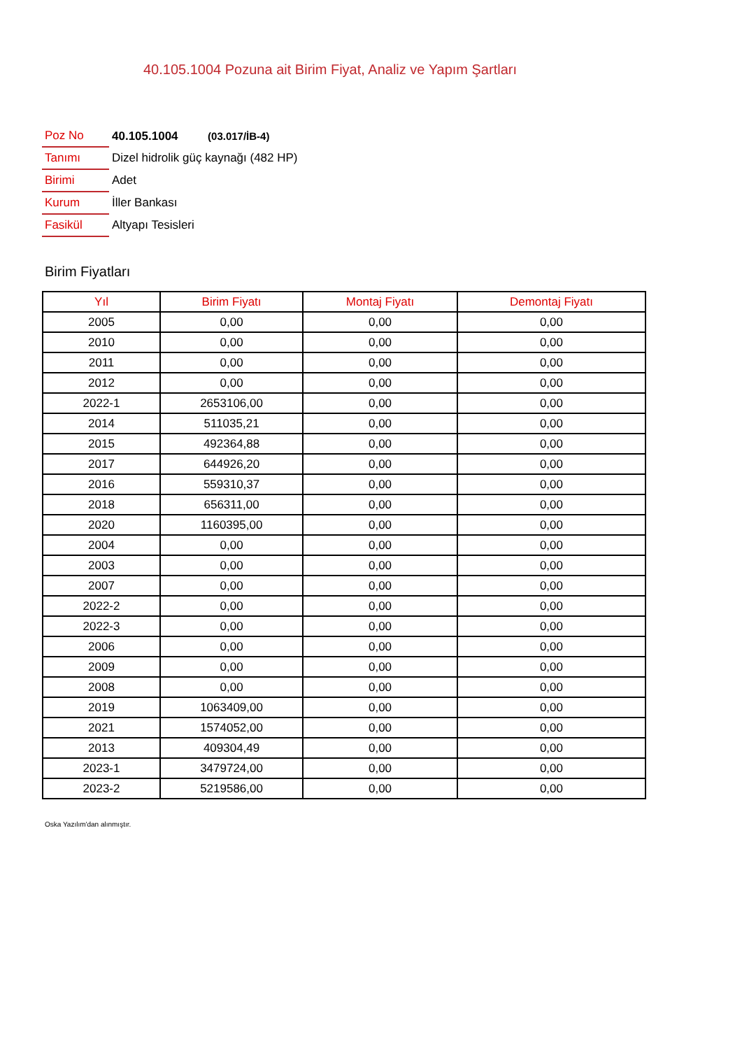40.105.1004 Pozuna ait Birim Fiyat, Analiz ve Yapım Şartları
| Poz No | 40.105.1004 (03.017/İB-4) |
| Tanımı | Dizel hidrolik güç kaynağı (482 HP) |
| Birimi | Adet |
| Kurum | İller Bankası |
| Fasikül | Altyapı Tesisleri |
Birim Fiyatları
| Yıl | Birim Fiyatı | Montaj Fiyatı | Demontaj Fiyatı |
| --- | --- | --- | --- |
| 2005 | 0,00 | 0,00 | 0,00 |
| 2010 | 0,00 | 0,00 | 0,00 |
| 2011 | 0,00 | 0,00 | 0,00 |
| 2012 | 0,00 | 0,00 | 0,00 |
| 2022-1 | 2653106,00 | 0,00 | 0,00 |
| 2014 | 511035,21 | 0,00 | 0,00 |
| 2015 | 492364,88 | 0,00 | 0,00 |
| 2017 | 644926,20 | 0,00 | 0,00 |
| 2016 | 559310,37 | 0,00 | 0,00 |
| 2018 | 656311,00 | 0,00 | 0,00 |
| 2020 | 1160395,00 | 0,00 | 0,00 |
| 2004 | 0,00 | 0,00 | 0,00 |
| 2003 | 0,00 | 0,00 | 0,00 |
| 2007 | 0,00 | 0,00 | 0,00 |
| 2022-2 | 0,00 | 0,00 | 0,00 |
| 2022-3 | 0,00 | 0,00 | 0,00 |
| 2006 | 0,00 | 0,00 | 0,00 |
| 2009 | 0,00 | 0,00 | 0,00 |
| 2008 | 0,00 | 0,00 | 0,00 |
| 2019 | 1063409,00 | 0,00 | 0,00 |
| 2021 | 1574052,00 | 0,00 | 0,00 |
| 2013 | 409304,49 | 0,00 | 0,00 |
| 2023-1 | 3479724,00 | 0,00 | 0,00 |
| 2023-2 | 5219586,00 | 0,00 | 0,00 |
Oska Yazılım'dan alınmıştır.